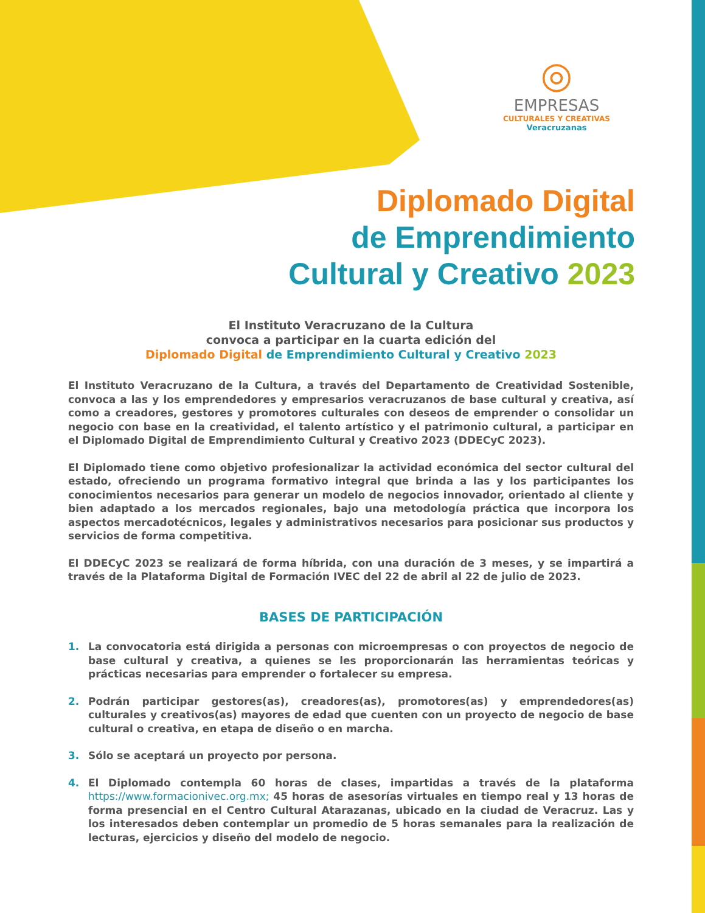◎
EMPRESAS
CULTURALES Y CREATIVAS
Veracruzanas
Diplomado Digital
de Emprendimiento
Cultural y Creativo 2023
El Instituto Veracruzano de la Cultura
convoca a participar en la cuarta edición del
Diplomado Digital de Emprendimiento Cultural y Creativo 2023
El Instituto Veracruzano de la Cultura, a través del Departamento de Creatividad Sostenible, convoca a las y los emprendedores y empresarios veracruzanos de base cultural y creativa, así como a creadores, gestores y promotores culturales con deseos de emprender o consolidar un negocio con base en la creatividad, el talento artístico y el patrimonio cultural, a participar en el Diplomado Digital de Emprendimiento Cultural y Creativo 2023 (DDECyC 2023).
El Diplomado tiene como objetivo profesionalizar la actividad económica del sector cultural del estado, ofreciendo un programa formativo integral que brinda a las y los participantes los conocimientos necesarios para generar un modelo de negocios innovador, orientado al cliente y bien adaptado a los mercados regionales, bajo una metodología práctica que incorpora los aspectos mercadotécnicos, legales y administrativos necesarios para posicionar sus productos y servicios de forma competitiva.
El DDECyC 2023 se realizará de forma híbrida, con una duración de 3 meses, y se impartirá a través de la Plataforma Digital de Formación IVEC del 22 de abril al 22 de julio de 2023.
BASES DE PARTICIPACIÓN
1. La convocatoria está dirigida a personas con microempresas o con proyectos de negocio de base cultural y creativa, a quienes se les proporcionarán las herramientas teóricas y prácticas necesarias para emprender o fortalecer su empresa.
2. Podrán participar gestores(as), creadores(as), promotores(as) y emprendedores(as) culturales y creativos(as) mayores de edad que cuenten con un proyecto de negocio de base cultural o creativa, en etapa de diseño o en marcha.
3. Sólo se aceptará un proyecto por persona.
4. El Diplomado contempla 60 horas de clases, impartidas a través de la plataforma https://www.formacionivec.org.mx; 45 horas de asesorías virtuales en tiempo real y 13 horas de forma presencial en el Centro Cultural Atarazanas, ubicado en la ciudad de Veracruz. Las y los interesados deben contemplar un promedio de 5 horas semanales para la realización de lecturas, ejercicios y diseño del modelo de negocio.